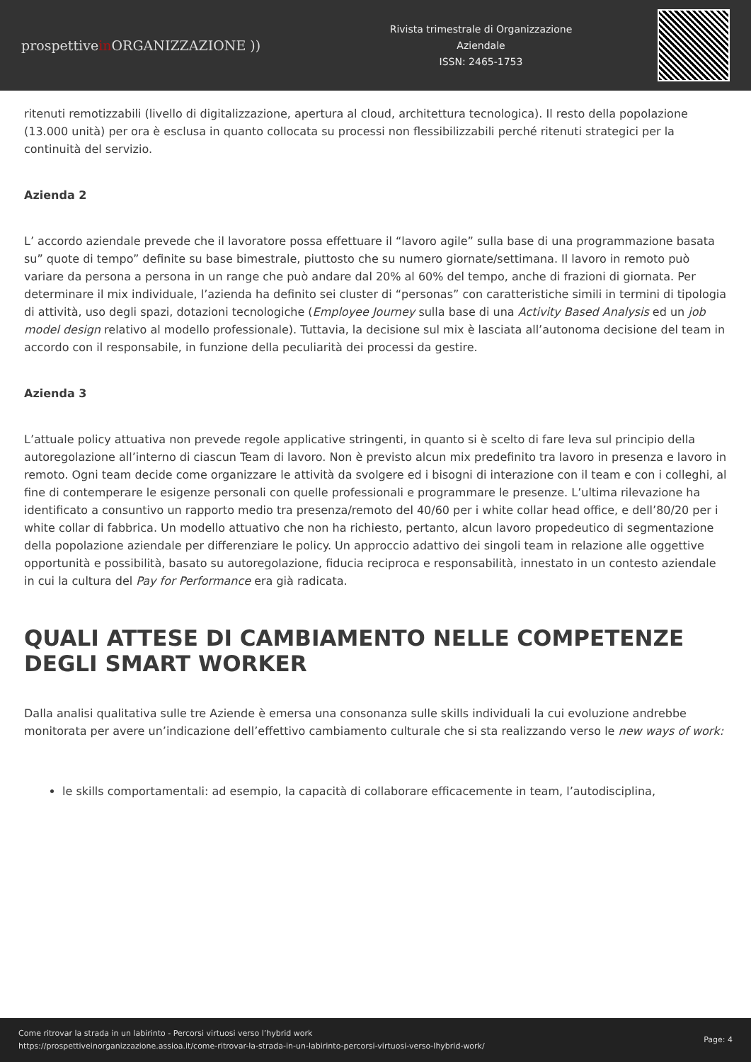prospettivein ORGANIZZAZIONE ))
Rivista trimestrale di Organizzazione
Aziendale
ISSN: 2465-1753
ritenuti remotizzabili (livello di digitalizzazione, apertura al cloud, architettura tecnologica). Il resto della popolazione (13.000 unità) per ora è esclusa in quanto collocata su processi non flessibilizzabili perché ritenuti strategici per la continuità del servizio.
Azienda 2
L’ accordo aziendale prevede che il lavoratore possa effettuare il “lavoro agile” sulla base di una programmazione basata su” quote di tempo” definite su base bimestrale, piuttosto che su numero giornate/settimana. Il lavoro in remoto può variare da persona a persona in un range che può andare dal 20% al 60% del tempo, anche di frazioni di giornata. Per determinare il mix individuale, l’azienda ha definito sei cluster di “personas” con caratteristiche simili in termini di tipologia di attività, uso degli spazi, dotazioni tecnologiche (Employee Journey sulla base di una Activity Based Analysis ed un job model design relativo al modello professionale). Tuttavia, la decisione sul mix è lasciata all’autonoma decisione del team in accordo con il responsabile, in funzione della peculiarità dei processi da gestire.
Azienda 3
L’attuale policy attuativa non prevede regole applicative stringenti, in quanto si è scelto di fare leva sul principio della autoregolazione all’interno di ciascun Team di lavoro. Non è previsto alcun mix predefinito tra lavoro in presenza e lavoro in remoto. Ogni team decide come organizzare le attività da svolgere ed i bisogni di interazione con il team e con i colleghi, al fine di contemperare le esigenze personali con quelle professionali e programmare le presenze. L’ultima rilevazione ha identificato a consuntivo un rapporto medio tra presenza/remoto del 40/60 per i white collar head office, e dell’80/20 per i white collar di fabbrica. Un modello attuativo che non ha richiesto, pertanto, alcun lavoro propedeutico di segmentazione della popolazione aziendale per differenziare le policy. Un approccio adattivo dei singoli team in relazione alle oggettive opportunità e possibilità, basato su autoregolazione, fiducia reciproca e responsabilità, innestato in un contesto aziendale in cui la cultura del Pay for Performance era già radicata.
QUALI ATTESE DI CAMBIAMENTO NELLE COMPETENZE DEGLI SMART WORKER
Dalla analisi qualitativa sulle tre Aziende è emersa una consonanza sulle skills individuali la cui evoluzione andrebbe monitorata per avere un’indicazione dell’effettivo cambiamento culturale che si sta realizzando verso le new ways of work:
le skills comportamentali: ad esempio, la capacità di collaborare efficacemente in team, l’autodisciplina,
Come ritrovar la strada in un labirinto - Percorsi virtuosi verso l’hybrid work
https://prospettiveinorganizzazione.assioa.it/come-ritrovar-la-strada-in-un-labirinto-percorsi-virtuosi-verso-lhybrid-work/
Page: 4